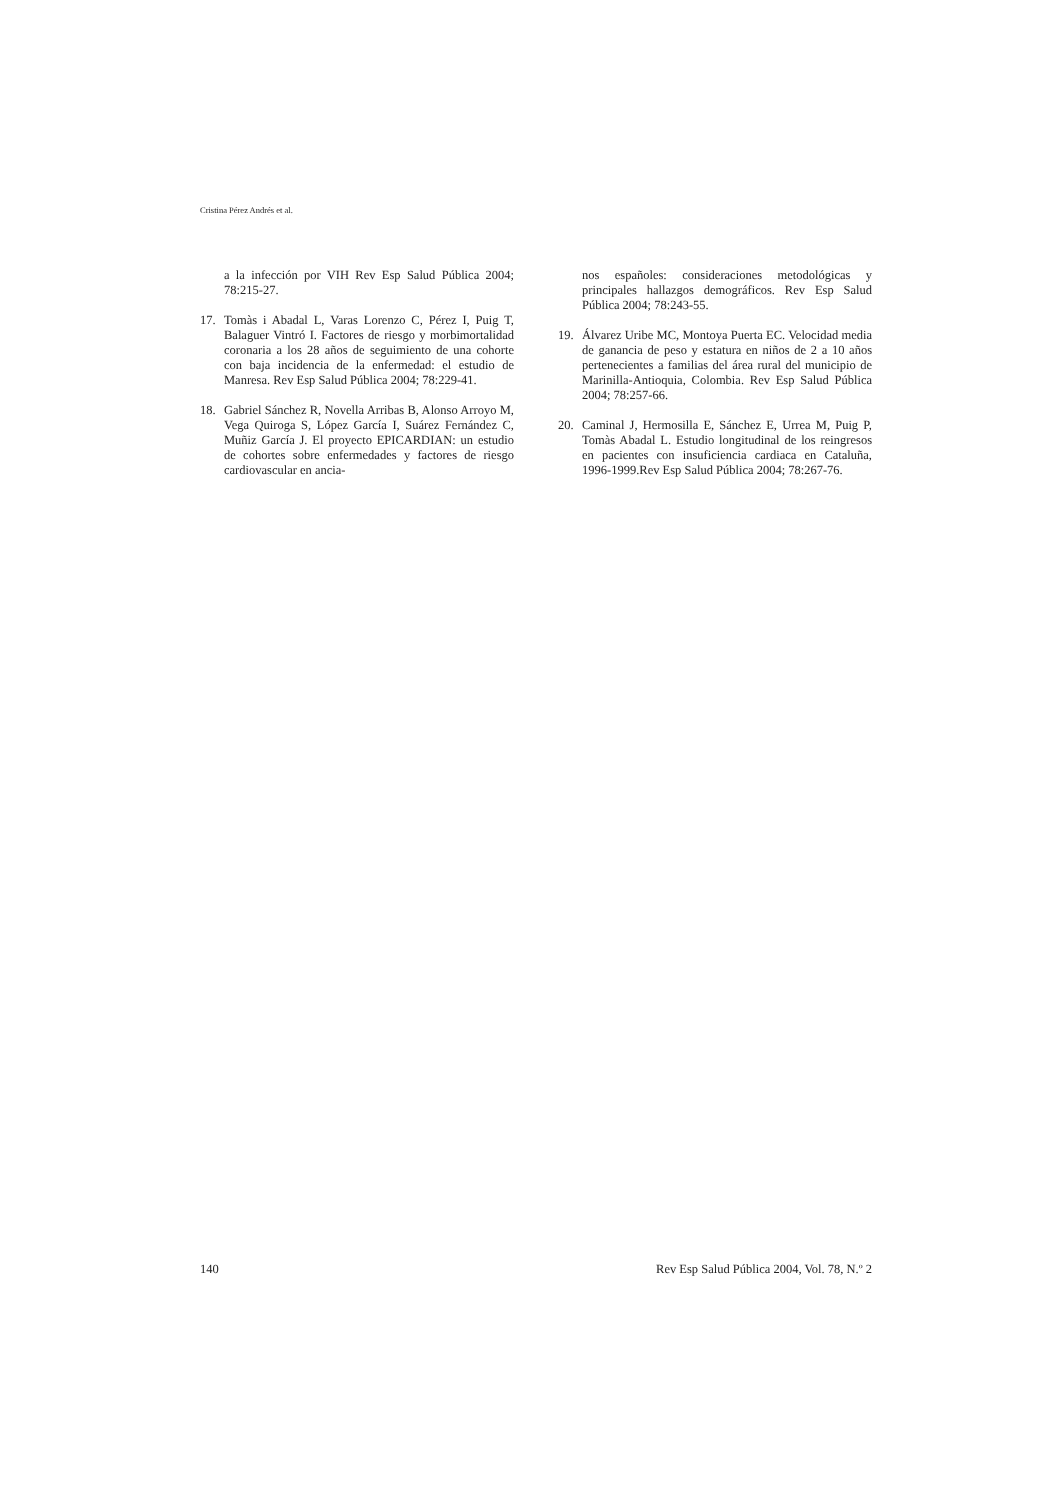Cristina Pérez Andrés et al.
a la infección por VIH Rev Esp Salud Pública 2004; 78:215-27.
17. Tomàs i Abadal L, Varas Lorenzo C, Pérez I, Puig T, Balaguer Vintró I. Factores de riesgo y morbimortalidad coronaria a los 28 años de seguimiento de una cohorte con baja incidencia de la enfermedad: el estudio de Manresa. Rev Esp Salud Pública 2004; 78:229-41.
18. Gabriel Sánchez R, Novella Arribas B, Alonso Arroyo M, Vega Quiroga S, López García I, Suárez Fernández C, Muñiz García J. El proyecto EPICARDIAN: un estudio de cohortes sobre enfermedades y factores de riesgo cardiovascular en ancia-
nos españoles: consideraciones metodológicas y principales hallazgos demográficos. Rev Esp Salud Pública 2004; 78:243-55.
19. Álvarez Uribe MC, Montoya Puerta EC. Velocidad media de ganancia de peso y estatura en niños de 2 a 10 años pertenecientes a familias del área rural del municipio de Marinilla-Antioquia, Colombia. Rev Esp Salud Pública 2004; 78:257-66.
20. Caminal J, Hermosilla E, Sánchez E, Urrea M, Puig P, Tomàs Abadal L. Estudio longitudinal de los reingresos en pacientes con insuficiencia cardiaca en Cataluña, 1996-1999.Rev Esp Salud Pública 2004; 78:267-76.
140 Rev Esp Salud Pública 2004, Vol. 78, N.º 2